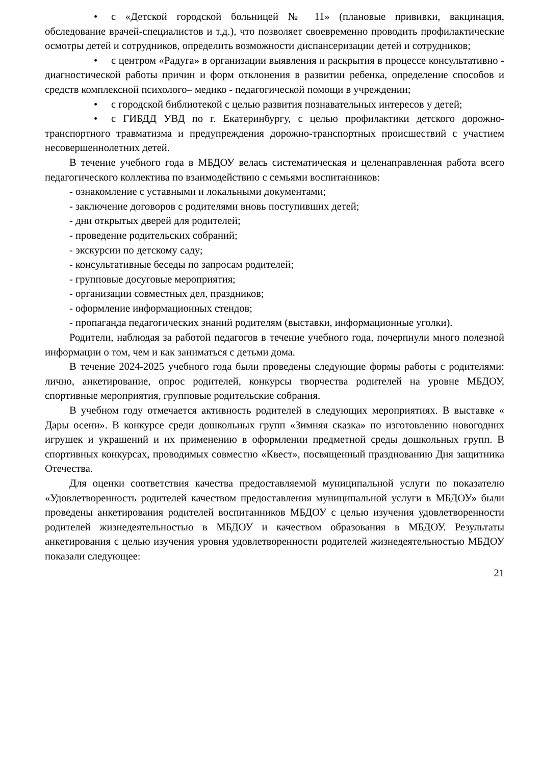• с «Детской городской больницей № 11» (плановые прививки, вакцинация, обследование врачей-специалистов и т.д.), что позволяет своевременно проводить профилактические осмотры детей и сотрудников, определить возможности диспансеризации детей и сотрудников;
• с центром «Радуга» в организации выявления и раскрытия в процессе консультативно - диагностической работы причин и форм отклонения в развитии ребенка, определение способов и средств комплексной психолого– медико - педагогической помощи в учреждении;
• с городской библиотекой с целью развития познавательных интересов у детей;
• с ГИБДД УВД по г. Екатеринбургу, с целью профилактики детского дорожно-транспортного травматизма и предупреждения дорожно-транспортных происшествий с участием несовершеннолетних детей.
В течение учебного года в МБДОУ велась систематическая и целенаправленная работа всего педагогического коллектива по взаимодействию с семьями воспитанников:
- ознакомление с уставными и локальными документами;
- заключение договоров с родителями вновь поступивших детей;
- дни открытых дверей для родителей;
- проведение родительских собраний;
- экскурсии по детскому саду;
- консультативные беседы по запросам родителей;
- групповые досуговые мероприятия;
- организации совместных дел, праздников;
- оформление информационных стендов;
- пропаганда педагогических знаний родителям (выставки, информационные уголки).
Родители, наблюдая за работой педагогов в течение учебного года, почерпнули много полезной информации о том, чем и как заниматься с детьми дома.
В течение 2024-2025 учебного года были проведены следующие формы работы с родителями: лично, анкетирование, опрос родителей, конкурсы творчества родителей на уровне МБДОУ, спортивные мероприятия, групповые родительские собрания.
В учебном году отмечается активность родителей в следующих мероприятиях. В выставке « Дары осени». В конкурсе среди дошкольных групп «Зимняя сказка» по изготовлению новогодних игрушек и украшений и их применению в оформлении предметной среды дошкольных групп. В спортивных конкурсах, проводимых совместно «Квест», посвященный празднованию Дня защитника Отечества.
Для оценки соответствия качества предоставляемой муниципальной услуги по показателю «Удовлетворенность родителей качеством предоставления муниципальной услуги в МБДОУ» были проведены анкетирования родителей воспитанников МБДОУ с целью изучения удовлетворенности родителей жизнедеятельностью в МБДОУ и качеством образования в МБДОУ. Результаты анкетирования с целью изучения уровня удовлетворенности родителей жизнедеятельностью МБДОУ показали следующее:
21